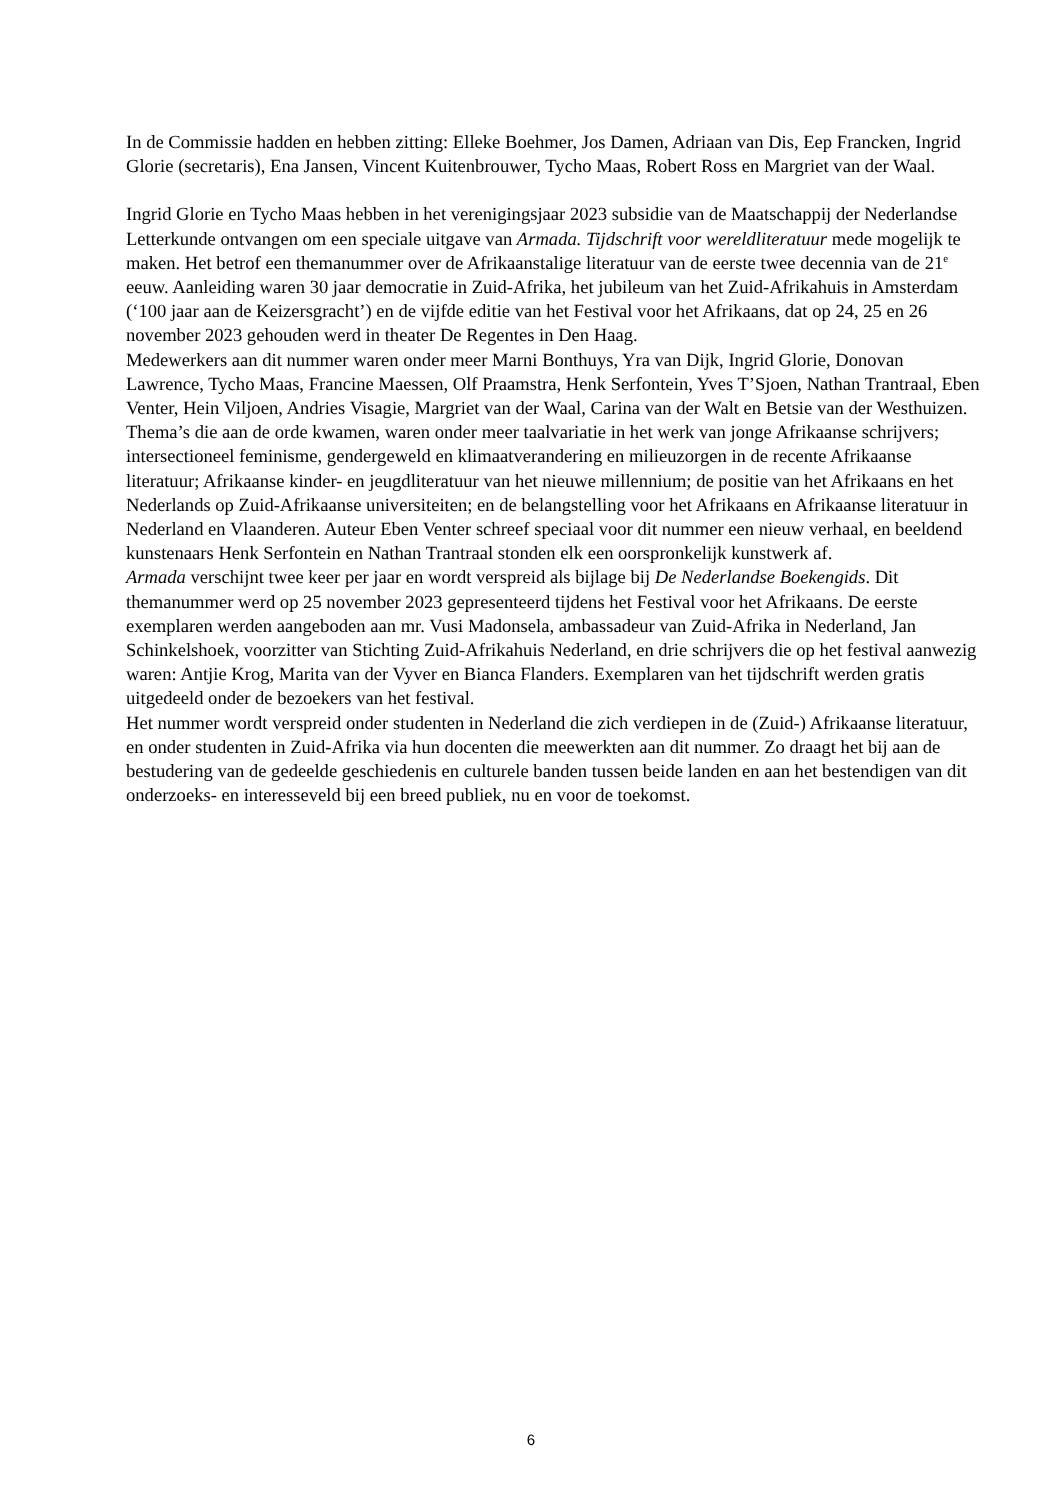In de Commissie hadden en hebben zitting: Elleke Boehmer, Jos Damen, Adriaan van Dis, Eep Francken, Ingrid Glorie (secretaris), Ena Jansen, Vincent Kuitenbrouwer, Tycho Maas, Robert Ross en Margriet van der Waal.
Ingrid Glorie en Tycho Maas hebben in het verenigingsjaar 2023 subsidie van de Maatschappij der Nederlandse Letterkunde ontvangen om een speciale uitgave van Armada. Tijdschrift voor wereldliteratuur mede mogelijk te maken. Het betrof een themanummer over de Afrikaanstalige literatuur van de eerste twee decennia van de 21<sup>e</sup> eeuw. Aanleiding waren 30 jaar democratie in Zuid-Afrika, het jubileum van het Zuid-Afrikahuis in Amsterdam (‘100 jaar aan de Keizersgracht’) en de vijfde editie van het Festival voor het Afrikaans, dat op 24, 25 en 26 november 2023 gehouden werd in theater De Regentes in Den Haag.
Medewerkers aan dit nummer waren onder meer Marni Bonthuys, Yra van Dijk, Ingrid Glorie, Donovan Lawrence, Tycho Maas, Francine Maessen, Olf Praamstra, Henk Serfontein, Yves T’Sjoen, Nathan Trantraal, Eben Venter, Hein Viljoen, Andries Visagie, Margriet van der Waal, Carina van der Walt en Betsie van der Westhuizen. Thema’s die aan de orde kwamen, waren onder meer taalvariatie in het werk van jonge Afrikaanse schrijvers; intersectioneel feminisme, gendergeweld en klimaatverandering en milieuzorgen in de recente Afrikaanse literatuur; Afrikaanse kinder- en jeugdliteratuur van het nieuwe millennium; de positie van het Afrikaans en het Nederlands op Zuid-Afrikaanse universiteiten; en de belangstelling voor het Afrikaans en Afrikaanse literatuur in Nederland en Vlaanderen. Auteur Eben Venter schreef speciaal voor dit nummer een nieuw verhaal, en beeldend kunstenaars Henk Serfontein en Nathan Trantraal stonden elk een oorspronkelijk kunstwerk af.
Armada verschijnt twee keer per jaar en wordt verspreid als bijlage bij De Nederlandse Boekengids. Dit themanummer werd op 25 november 2023 gepresenteerd tijdens het Festival voor het Afrikaans. De eerste exemplaren werden aangeboden aan mr. Vusi Madonsela, ambassadeur van Zuid-Afrika in Nederland, Jan Schinkelshoek, voorzitter van Stichting Zuid-Afrikahuis Nederland, en drie schrijvers die op het festival aanwezig waren: Antjie Krog, Marita van der Vyver en Bianca Flanders. Exemplaren van het tijdschrift werden gratis uitgedeeld onder de bezoekers van het festival.
Het nummer wordt verspreid onder studenten in Nederland die zich verdiepen in de (Zuid-) Afrikaanse literatuur, en onder studenten in Zuid-Afrika via hun docenten die meewerkten aan dit nummer. Zo draagt het bij aan de bestudering van de gedeelde geschiedenis en culturele banden tussen beide landen en aan het bestendigen van dit onderzoeks- en interesseveld bij een breed publiek, nu en voor de toekomst.
6